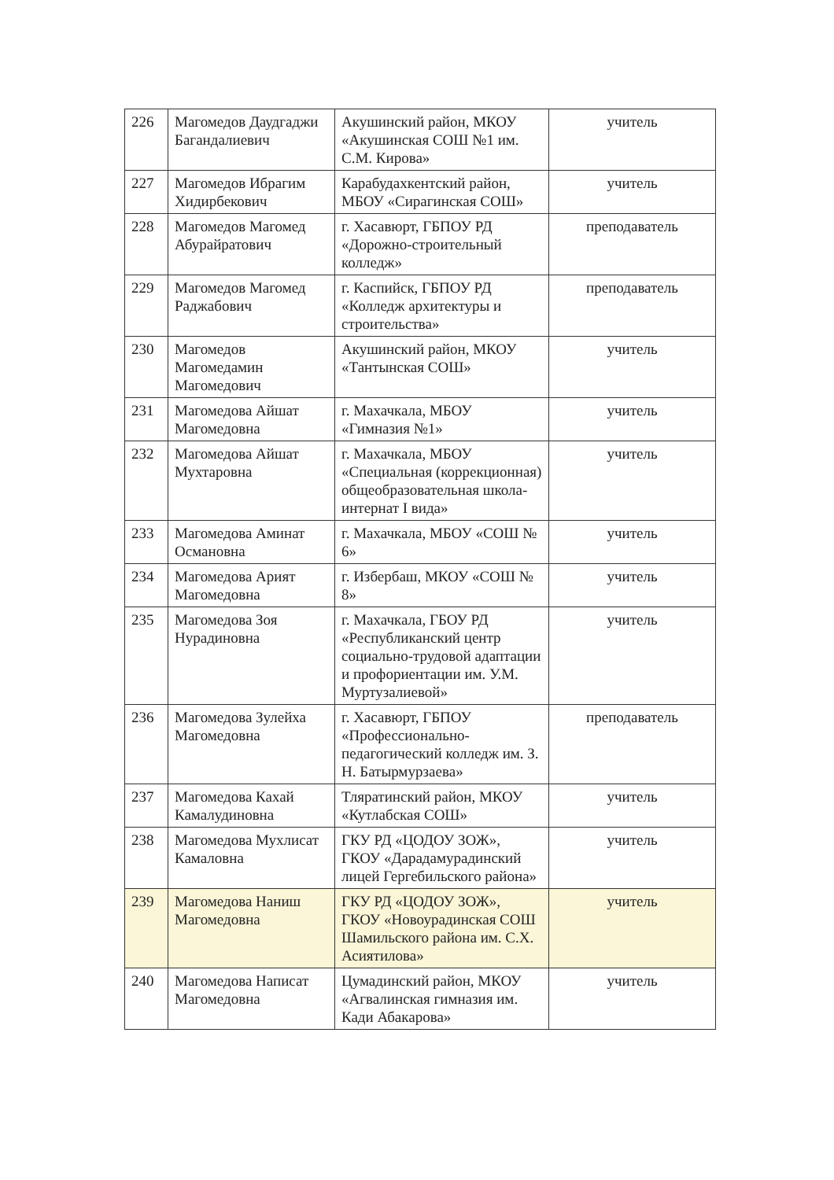| 226 | Магомедов Даудгаджи Багандалиевич | Акушинский район, МКОУ «Акушинская СОШ №1 им. С.М. Кирова» | учитель |
| 227 | Магомедов Ибрагим Хидирбекович | Карабудахкентский район, МБОУ «Сирагинская СОШ» | учитель |
| 228 | Магомедов Магомед Абурайратович | г. Хасавюрт, ГБПОУ РД «Дорожно-строительный колледж» | преподаватель |
| 229 | Магомедов Магомед Раджабович | г. Каспийск, ГБПОУ РД «Колледж архитектуры и строительства» | преподаватель |
| 230 | Магомедов Магомедамин Магомедович | Акушинский район, МКОУ «Тантынская СОШ» | учитель |
| 231 | Магомедова Айшат Магомедовна | г. Махачкала, МБОУ «Гимназия №1» | учитель |
| 232 | Магомедова Айшат Мухтаровна | г. Махачкала, МБОУ «Специальная (коррекционная) общеобразовательная школа-интернат I вида» | учитель |
| 233 | Магомедова Аминат Османовна | г. Махачкала, МБОУ «СОШ № 6» | учитель |
| 234 | Магомедова Арият Магомедовна | г. Избербаш, МКОУ «СОШ № 8» | учитель |
| 235 | Магомедова Зоя Нурадиновна | г. Махачкала, ГБОУ РД «Республиканский центр социально-трудовой адаптации и профориентации им. У.М. Муртузалиевой» | учитель |
| 236 | Магомедова Зулейха Магомедовна | г. Хасавюрт, ГБПОУ «Профессионально-педагогический колледж им. З. Н. Батырмурзаева» | преподаватель |
| 237 | Магомедова Кахай Камалудиновна | Тляратинский район, МКОУ «Кутлабская СОШ» | учитель |
| 238 | Магомедова Мухлисат Камаловна | ГКУ РД «ЦОДОУ ЗОЖ», ГКОУ «Дарадамурадинский лицей Гергебильского района» | учитель |
| 239 | Магомедова Наниш Магомедовна | ГКУ РД «ЦОДОУ ЗОЖ», ГКОУ «Новоурадинская СОШ Шамильского района им. С.Х. Асиятилова» | учитель |
| 240 | Магомедова Написат Магомедовна | Цумадинский район, МКОУ «Агвалинская гимназия им. Кади Абакарова» | учитель |